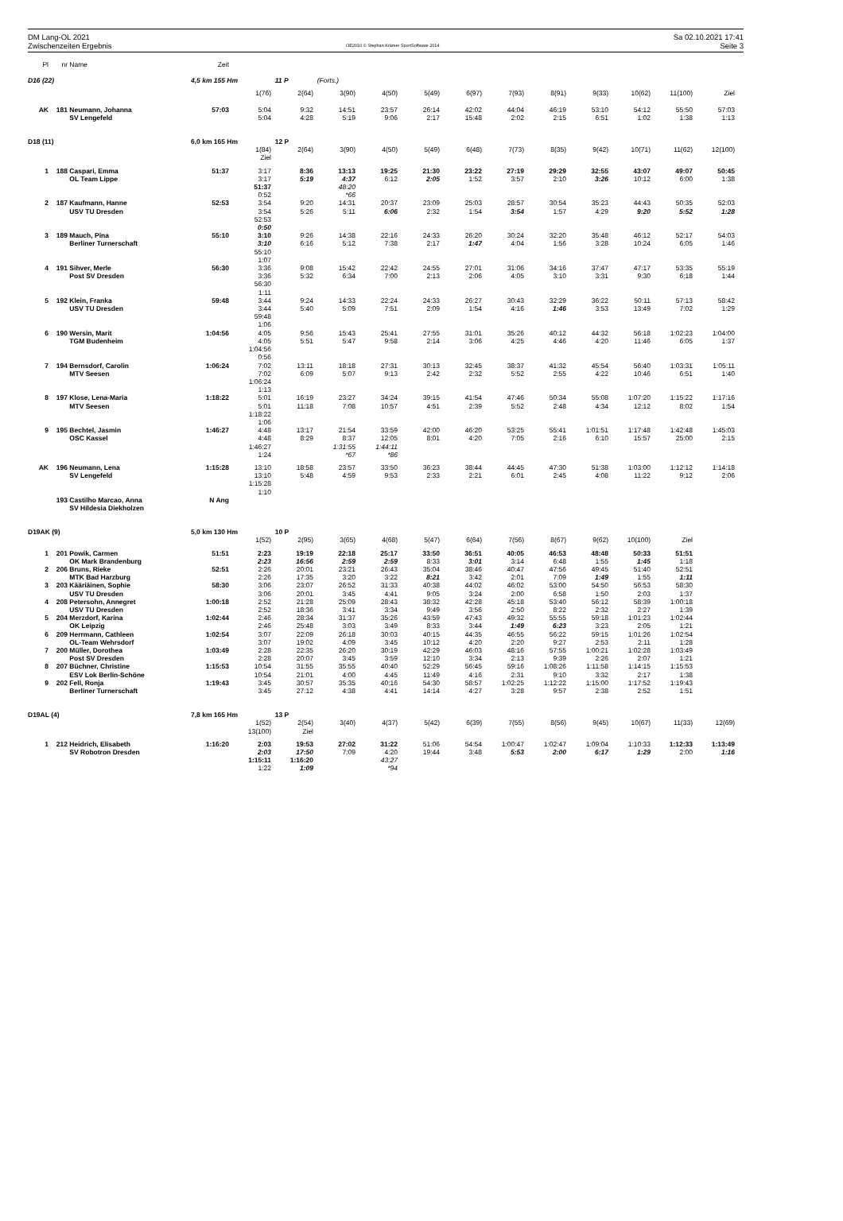DM Lang-OL 2021
Zwischenzeiten Ergebnis
OE2010 © Stephan Krämer SportSoftware 2014
Sa 02.10.2021 17:41
Seite 3
| Pl | nr | Name | Zeit | | | | | | | | | | | | |
| --- | --- | --- | --- | --- | --- | --- | --- | --- | --- | --- | --- | --- | --- | --- | --- |
| D16 (22) | | | 4,5 km 155 Hm | | 11 P | (Forts.) | | | | | | | | | |
| | | | | 1(76) | 2(64) | 3(90) | 4(50) | 5(49) | 6(97) | 7(93) | 8(91) | 9(33) | 10(62) | 11(100) | Ziel |
| AK | 181 | Neumann, Johanna | 57:03 | 5:04 | 9:32 | 14:51 | 23:57 | 26:14 | 42:02 | 44:04 | 46:19 | 53:10 | 54:12 | 55:50 | 57:03 |
| | | SV Lengefeld | | 5:04 | 4:28 | 5:19 | 9:06 | 2:17 | 15:48 | 2:02 | 2:15 | 6:51 | 1:02 | 1:38 | 1:13 |
| D18 (11) | | | 6,0 km 165 Hm | | 12 P | | | | | | | | | | |
| | | | | 1(84) | 2(64) | 3(90) | 4(50) | 5(49) | 6(48) | 7(73) | 8(35) | 9(42) | 10(71) | 11(62) | 12(100) |
| | | | | Ziel | | | | | | | | | | | |
| 1 | 188 | Caspari, Emma | 51:37 | 3:17 | 8:36 | 13:13 | 19:25 | 21:30 | 23:22 | 27:19 | 29:29 | 32:55 | 43:07 | 49:07 | 50:45 |
| | | OL Team Lippe | | 3:17 | 5:19 | 4:37 | 6:12 | 2:05 | 1:52 | 3:57 | 2:10 | 3:26 | 10:12 | 6:00 | 1:38 |
| | | | | 51:37 | | 48:20 | | | | | | | | | |
| | | | | 0:52 | | *66 | | | | | | | | | |
| 2 | 187 | Kaufmann, Hanne | 52:53 | 3:54 | 9:20 | 14:31 | 20:37 | 23:09 | 25:03 | 28:57 | 30:54 | 35:23 | 44:43 | 50:35 | 52:03 |
| | | USV TU Dresden | | 3:54 | 5:26 | 5:11 | 6:06 | 2:32 | 1:54 | 3:54 | 1:57 | 4:29 | 9:20 | 5:52 | 1:28 |
| | | | | 52:53 | | | | | | | | | | | |
| | | | | 0:50 | | | | | | | | | | | |
| 3 | 189 | Mauch, Pina | 55:10 | 3:10 | 9:26 | 14:38 | 22:16 | 24:33 | 26:20 | 30:24 | 32:20 | 35:48 | 46:12 | 52:17 | 54:03 |
| | | Berliner Turnerschaft | | 3:10 | 6:16 | 5:12 | 7:38 | 2:17 | 1:47 | 4:04 | 1:56 | 3:28 | 10:24 | 6:05 | 1:46 |
| | | | | 55:10 | | | | | | | | | | | |
| | | | | 1:07 | | | | | | | | | | | |
| 4 | 191 | Sihver, Merle | 56:30 | 3:36 | 9:08 | 15:42 | 22:42 | 24:55 | 27:01 | 31:06 | 34:16 | 37:47 | 47:17 | 53:35 | 55:19 |
| | | Post SV Dresden | | 3:36 | 5:32 | 6:34 | 7:00 | 2:13 | 2:06 | 4:05 | 3:10 | 3:31 | 9:30 | 6:18 | 1:44 |
| | | | | 56:30 | | | | | | | | | | | |
| | | | | 1:11 | | | | | | | | | | | |
| 5 | 192 | Klein, Franka | 59:48 | 3:44 | 9:24 | 14:33 | 22:24 | 24:33 | 26:27 | 30:43 | 32:29 | 36:22 | 50:11 | 57:13 | 58:42 |
| | | USV TU Dresden | | 3:44 | 5:40 | 5:09 | 7:51 | 2:09 | 1:54 | 4:16 | 1:46 | 3:53 | 13:49 | 7:02 | 1:29 |
| | | | | 59:48 | | | | | | | | | | | |
| | | | | 1:06 | | | | | | | | | | | |
| 6 | 190 | Wersin, Marit | 1:04:56 | 4:05 | 9:56 | 15:43 | 25:41 | 27:55 | 31:01 | 35:26 | 40:12 | 44:32 | 56:18 | 1:02:23 | 1:04:00 |
| | | TGM Budenheim | | 4:05 | 5:51 | 5:47 | 9:58 | 2:14 | 3:06 | 4:25 | 4:46 | 4:20 | 11:46 | 6:05 | 1:37 |
| | | | | 1:04:56 | | | | | | | | | | | |
| | | | | 0:56 | | | | | | | | | | | |
| 7 | 194 | Bernsdorf, Carolin | 1:06:24 | 7:02 | 13:11 | 18:18 | 27:31 | 30:13 | 32:45 | 38:37 | 41:32 | 45:54 | 56:40 | 1:03:31 | 1:05:11 |
| | | MTV Seesen | | 7:02 | 6:09 | 5:07 | 9:13 | 2:42 | 2:32 | 5:52 | 2:55 | 4:22 | 10:46 | 6:51 | 1:40 |
| | | | | 1:06:24 | | | | | | | | | | | |
| | | | | 1:13 | | | | | | | | | | | |
| 8 | 197 | Klose, Lena-Maria | 1:18:22 | 5:01 | 16:19 | 23:27 | 34:24 | 39:15 | 41:54 | 47:46 | 50:34 | 55:08 | 1:07:20 | 1:15:22 | 1:17:16 |
| | | MTV Seesen | | 5:01 | 11:18 | 7:08 | 10:57 | 4:51 | 2:39 | 5:52 | 2:48 | 4:34 | 12:12 | 8:02 | 1:54 |
| | | | | 1:18:22 | | | | | | | | | | | |
| | | | | 1:06 | | | | | | | | | | | |
| 9 | 195 | Bechtel, Jasmin | 1:46:27 | 4:48 | 13:17 | 21:54 | 33:59 | 42:00 | 46:20 | 53:25 | 55:41 | 1:01:51 | 1:17:48 | 1:42:48 | 1:45:03 |
| | | OSC Kassel | | 4:48 | 8:29 | 8:37 | 12:05 | 8:01 | 4:20 | 7:05 | 2:16 | 6:10 | 15:57 | 25:00 | 2:15 |
| | | | | 1:46:27 | | 1:31:55 | 1:44:11 | | | | | | | | |
| | | | | 1:24 | | *67 | *86 | | | | | | | | |
| AK | 196 | Neumann, Lena | 1:15:28 | 13:10 | 18:58 | 23:57 | 33:50 | 36:23 | 38:44 | 44:45 | 47:30 | 51:38 | 1:03:00 | 1:12:12 | 1:14:18 |
| | | SV Lengefeld | | 13:10 | 5:48 | 4:59 | 9:53 | 2:33 | 2:21 | 6:01 | 2:45 | 4:08 | 11:22 | 9:12 | 2:06 |
| | | | | 1:15:28 | | | | | | | | | | | |
| | | | | 1:10 | | | | | | | | | | | |
| | 193 | Castilho Marcao, Anna | N Ang | | | | | | | | | | | | |
| | | SV Hildesia Diekholzen | | | | | | | | | | | | | |
| D19AK (9) | | | 5,0 km 130 Hm | | 10 P | | | | | | | | | | |
| | | | | 1(52) | 2(95) | 3(65) | 4(68) | 5(47) | 6(64) | 7(56) | 8(67) | 9(62) | 10(100) | Ziel | |
| 1 | 201 | Powik, Carmen | 51:51 | 2:23 | 19:19 | 22:18 | 25:17 | 33:50 | 36:51 | 40:05 | 46:53 | 48:48 | 50:33 | 51:51 | |
| | | OK Mark Brandenburg | | 2:23 | 16:56 | 2:59 | 2:59 | 8:33 | 3:01 | 3:14 | 6:48 | 1:55 | 1:45 | 1:18 | |
| 2 | 206 | Bruns, Rieke | 52:51 | 2:26 | 20:01 | 23:21 | 26:43 | 35:04 | 38:46 | 40:47 | 47:56 | 49:45 | 51:40 | 52:51 | |
| | | MTK Bad Harzburg | | 2:26 | 17:35 | 3:20 | 3:22 | 8:21 | 3:42 | 2:01 | 7:09 | 1:49 | 1:55 | 1:11 | |
| 3 | 203 | Kääriäinen, Sophie | 58:30 | 3:06 | 23:07 | 26:52 | 31:33 | 40:38 | 44:02 | 46:02 | 53:00 | 54:50 | 56:53 | 58:30 | |
| | | USV TU Dresden | | 3:06 | 20:01 | 3:45 | 4:41 | 9:05 | 3:24 | 2:00 | 6:58 | 1:50 | 2:03 | 1:37 | |
| 4 | 208 | Petersohn, Annegret | 1:00:18 | 2:52 | 21:28 | 25:09 | 28:43 | 38:32 | 42:28 | 45:18 | 53:40 | 56:12 | 58:39 | 1:00:18 | |
| | | USV TU Dresden | | 2:52 | 18:36 | 3:41 | 3:34 | 9:49 | 3:56 | 2:50 | 8:22 | 2:32 | 2:27 | 1:39 | |
| 5 | 204 | Merzdorf, Karina | 1:02:44 | 2:46 | 28:34 | 31:37 | 35:26 | 43:59 | 47:43 | 49:32 | 55:55 | 59:18 | 1:01:23 | 1:02:44 | |
| | | OK Leipzig | | 2:46 | 25:48 | 3:03 | 3:49 | 8:33 | 3:44 | 1:49 | 6:23 | 3:23 | 2:05 | 1:21 | |
| 6 | 209 | Herrmann, Cathleen | 1:02:54 | 3:07 | 22:09 | 26:18 | 30:03 | 40:15 | 44:35 | 46:55 | 56:22 | 59:15 | 1:01:26 | 1:02:54 | |
| | | OL-Team Wehrsdorf | | 3:07 | 19:02 | 4:09 | 3:45 | 10:12 | 4:20 | 2:20 | 9:27 | 2:53 | 2:11 | 1:28 | |
| 7 | 200 | Müller, Dorothea | 1:03:49 | 2:28 | 22:35 | 26:20 | 30:19 | 42:29 | 46:03 | 48:16 | 57:55 | 1:00:21 | 1:02:28 | 1:03:49 | |
| | | Post SV Dresden | | 2:28 | 20:07 | 3:45 | 3:59 | 12:10 | 3:34 | 2:13 | 9:39 | 2:26 | 2:07 | 1:21 | |
| 8 | 207 | Büchner, Christine | 1:15:53 | 10:54 | 31:55 | 35:55 | 40:40 | 52:29 | 56:45 | 59:16 | 1:08:26 | 1:11:58 | 1:14:15 | 1:15:53 | |
| | | ESV Lok Berlin-Schöne | | 10:54 | 21:01 | 4:00 | 4:45 | 11:49 | 4:16 | 2:31 | 9:10 | 3:32 | 2:17 | 1:38 | |
| 9 | 202 | Fell, Ronja | 1:19:43 | 3:45 | 30:57 | 35:35 | 40:16 | 54:30 | 58:57 | 1:02:25 | 1:12:22 | 1:15:00 | 1:17:52 | 1:19:43 | |
| | | Berliner Turnerschaft | | 3:45 | 27:12 | 4:38 | 4:41 | 14:14 | 4:27 | 3:28 | 9:57 | 2:38 | 2:52 | 1:51 | |
| D19AL (4) | | | 7,8 km 165 Hm | | 13 P | | | | | | | | | | |
| | | | | 1(52) | 2(54) | 3(40) | 4(37) | 5(42) | 6(39) | 7(55) | 8(56) | 9(45) | 10(67) | 11(33) | 12(69) |
| | | | | 13(100) | Ziel | | | | | | | | | | |
| 1 | 212 | Heidrich, Elisabeth | 1:16:20 | 2:03 | 19:53 | 27:02 | 31:22 | 51:06 | 54:54 | 1:00:47 | 1:02:47 | 1:09:04 | 1:10:33 | 1:12:33 | 1:13:49 |
| | | SV Robotron Dresden | | 2:03 | 17:50 | 7:09 | 4:20 | 19:44 | 3:48 | 5:53 | 2:00 | 6:17 | 1:29 | 2:00 | 1:16 |
| | | | | 1:15:11 | 1:16:20 | | 43:27 | | | | | | | | |
| | | | | 1:22 | 1:09 | | *94 | | | | | | | | |